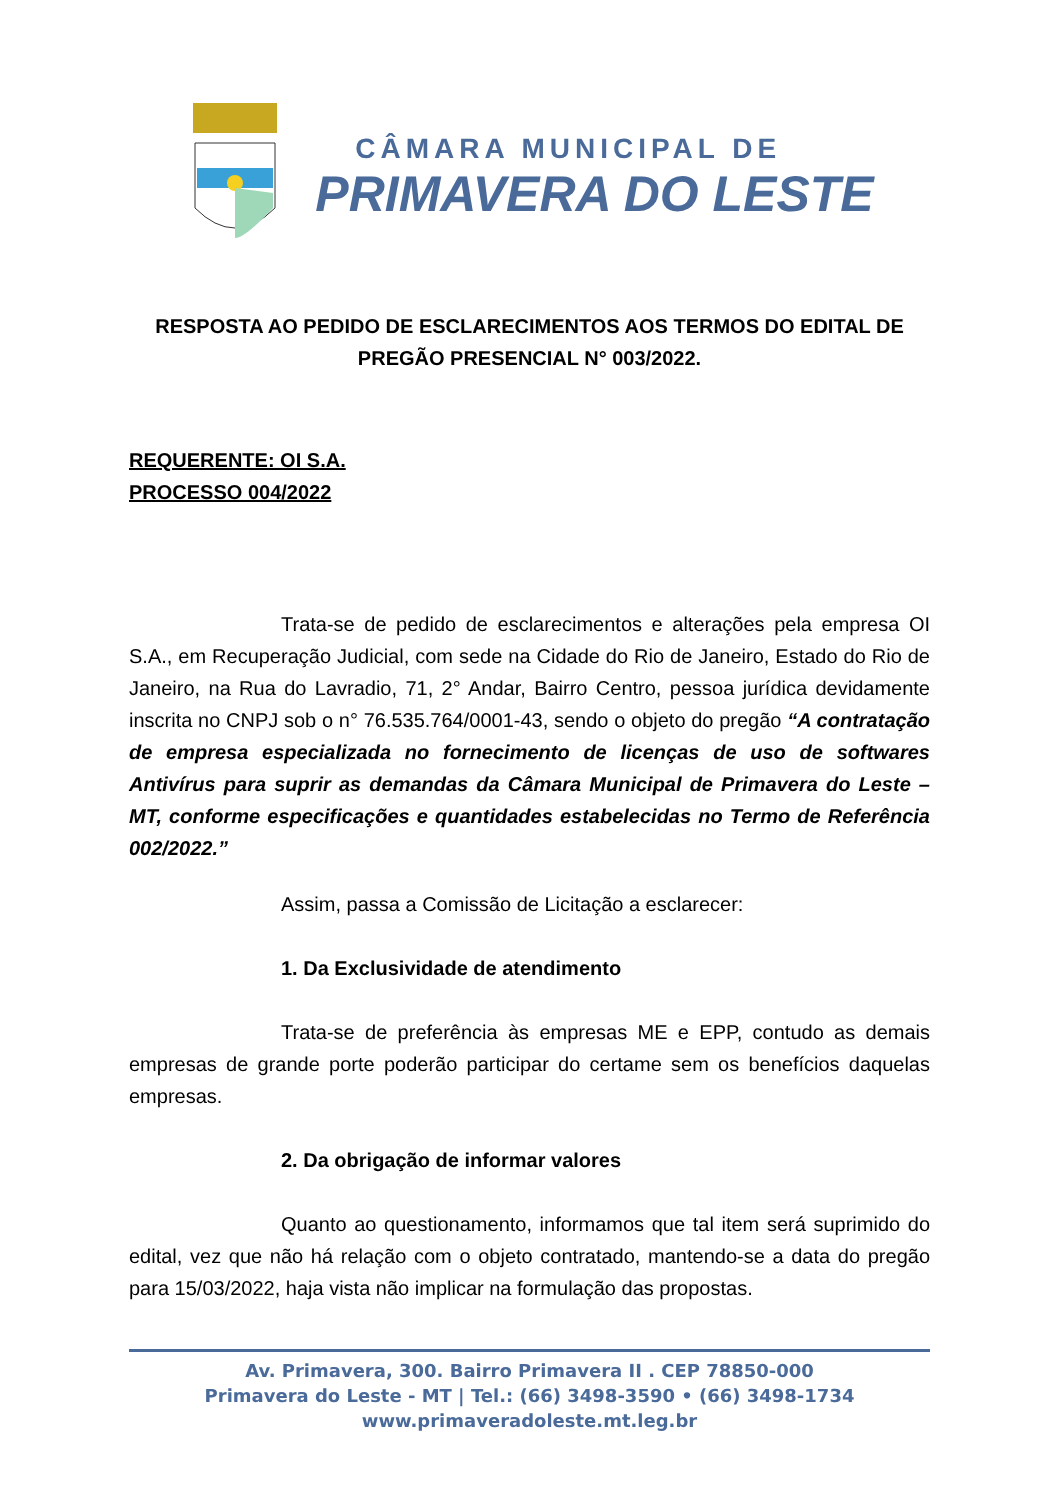CÂMARA MUNICIPAL DE
PRIMAVERA DO LESTE
RESPOSTA AO PEDIDO DE ESCLARECIMENTOS AOS TERMOS DO EDITAL DE PREGÃO PRESENCIAL N° 003/2022.
REQUERENTE: OI S.A.
PROCESSO 004/2022
Trata-se de pedido de esclarecimentos e alterações pela empresa OI S.A., em Recuperação Judicial, com sede na Cidade do Rio de Janeiro, Estado do Rio de Janeiro, na Rua do Lavradio, 71, 2° Andar, Bairro Centro, pessoa jurídica devidamente inscrita no CNPJ sob o n° 76.535.764/0001-43, sendo o objeto do pregão “A contratação de empresa especializada no fornecimento de licenças de uso de softwares Antivírus para suprir as demandas da Câmara Municipal de Primavera do Leste – MT, conforme especificações e quantidades estabelecidas no Termo de Referência 002/2022.”
Assim, passa a Comissão de Licitação a esclarecer:
1. Da Exclusividade de atendimento
Trata-se de preferência às empresas ME e EPP, contudo as demais empresas de grande porte poderão participar do certame sem os benefícios daquelas empresas.
2. Da obrigação de informar valores
Quanto ao questionamento, informamos que tal item será suprimido do edital, vez que não há relação com o objeto contratado, mantendo-se a data do pregão para 15/03/2022, haja vista não implicar na formulação das propostas.
Av. Primavera, 300. Bairro Primavera II . CEP 78850-000
Primavera do Leste - MT | Tel.: (66) 3498-3590 • (66) 3498-1734
www.primaveradoleste.mt.leg.br